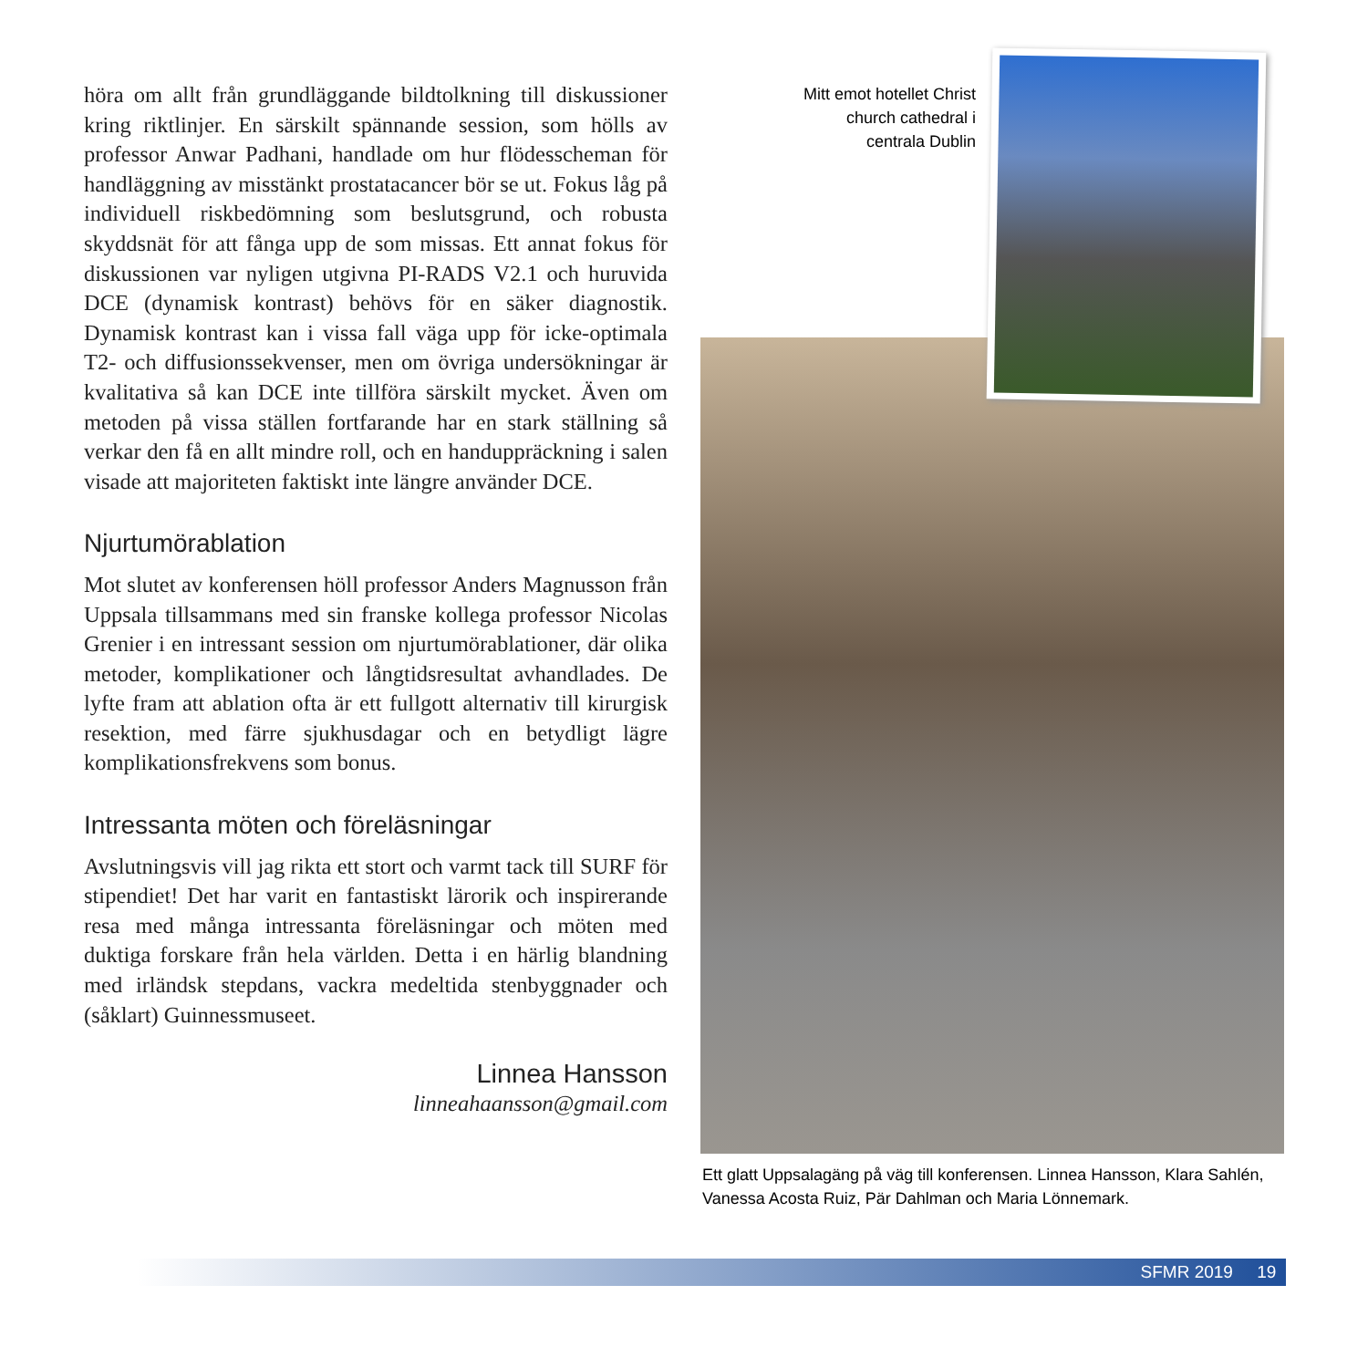höra om allt från grundläggande bildtolkning till diskussioner kring riktlinjer. En särskilt spännande session, som hölls av professor Anwar Padhani, handlade om hur flödesscheman för handläggning av misstänkt prostatacancer bör se ut. Fokus låg på individuell riskbedömning som beslutsgrund, och robusta skyddsnät för att fånga upp de som missas. Ett annat fokus för diskussionen var nyligen utgivna PI-RADS V2.1 och huruvida DCE (dynamisk kontrast) behövs för en säker diagnostik. Dynamisk kontrast kan i vissa fall väga upp för icke-optimala T2- och diffusionssekvenser, men om övriga undersökningar är kvalitativa så kan DCE inte tillföra särskilt mycket. Även om metoden på vissa ställen fortfarande har en stark ställning så verkar den få en allt mindre roll, och en handuppräckning i salen visade att majoriteten faktiskt inte längre använder DCE.
Njurtumörablation
Mot slutet av konferensen höll professor Anders Magnusson från Uppsala tillsammans med sin franske kollega professor Nicolas Grenier i en intressant session om njurtumörablationer, där olika metoder, komplikationer och långtidsresultat avhandlades. De lyfte fram att ablation ofta är ett fullgott alternativ till kirurgisk resektion, med färre sjukhusdagar och en betydligt lägre komplikationsfrekvens som bonus.
Intressanta möten och föreläsningar
Avslutningsvis vill jag rikta ett stort och varmt tack till SURF för stipendiet! Det har varit en fantastiskt lärorik och inspirerande resa med många intressanta föreläsningar och möten med duktiga forskare från hela världen. Detta i en härlig blandning med irländsk stepdans, vackra medeltida stenbyggnader och (såklart) Guinnessmuseet.
Linnea Hansson
linneahaansson@gmail.com
Mitt emot hotellet Christ church cathedral i centrala Dublin
Ett glatt Uppsalagäng på väg till konferensen. Linnea Hansson, Klara Sahlén, Vanessa Acosta Ruiz, Pär Dahlman och Maria Lönnemark.
SFMR 2019 19